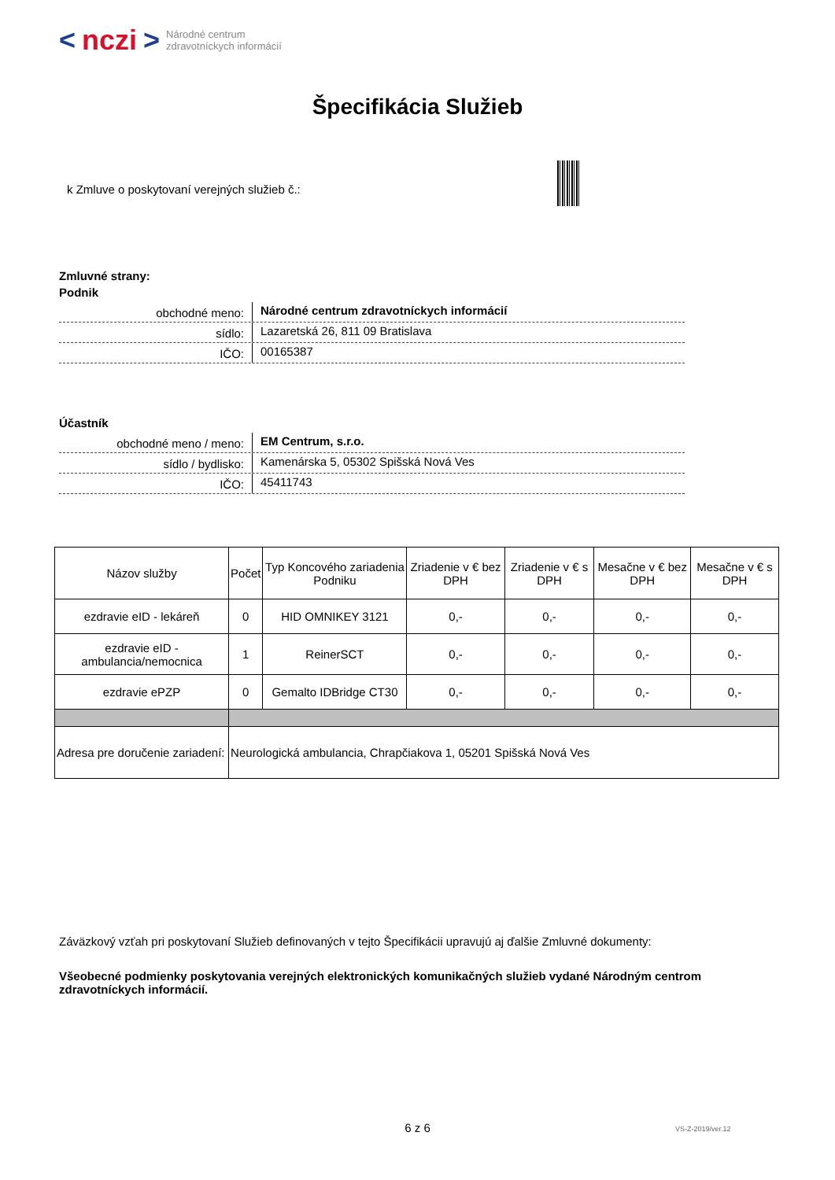< nczi > Národné centrum
zdravotníckych informácií
Špecifikácia Služieb
k Zmluve o poskytovaní verejných služieb č.:
Zmluvné strany:
Podnik
obchodné meno:
Národné centrum zdravotníckych informácií
sídlo:
Lazaretská 26, 811 09 Bratislava
IČO:
00165387
Účastník
obchodné meno / meno:
EM Centrum, s.r.o.
sídlo / bydlisko:
Kamenárska 5, 05302 Spišská Nová Ves
IČO:
45411743
| Názov služby | Počet | Typ Koncového zariadenia Podniku | Zriadenie v € bez DPH | Zriadenie v € s DPH | Mesačne v € bez DPH | Mesačne v € s DPH |
| --- | --- | --- | --- | --- | --- | --- |
| ezdravie eID - lekáreň | 0 | HID OMNIKEY 3121 | 0,- | 0,- | 0,- | 0,- |
| ezdravie eID - ambulancia/nemocnica | 1 | ReinerSCT | 0,- | 0,- | 0,- | 0,- |
| ezdravie ePZP | 0 | Gemalto IDBridge CT30 | 0,- | 0,- | 0,- | 0,- |
| Adresa pre doručenie zariadení: | Neurologická ambulancia, Chrapčiakova 1, 05201 Spišská Nová Ves | | | | | |
Záväzkový vzťah pri poskytovaní Služieb definovaných v tejto Špecifikácii upravujú aj ďalšie Zmluvné dokumenty:
Všeobecné podmienky poskytovania verejných elektronických komunikačných služieb vydané Národným centrom zdravotníckych informácií.
6 z 6 VS-Z-2019/ver.12